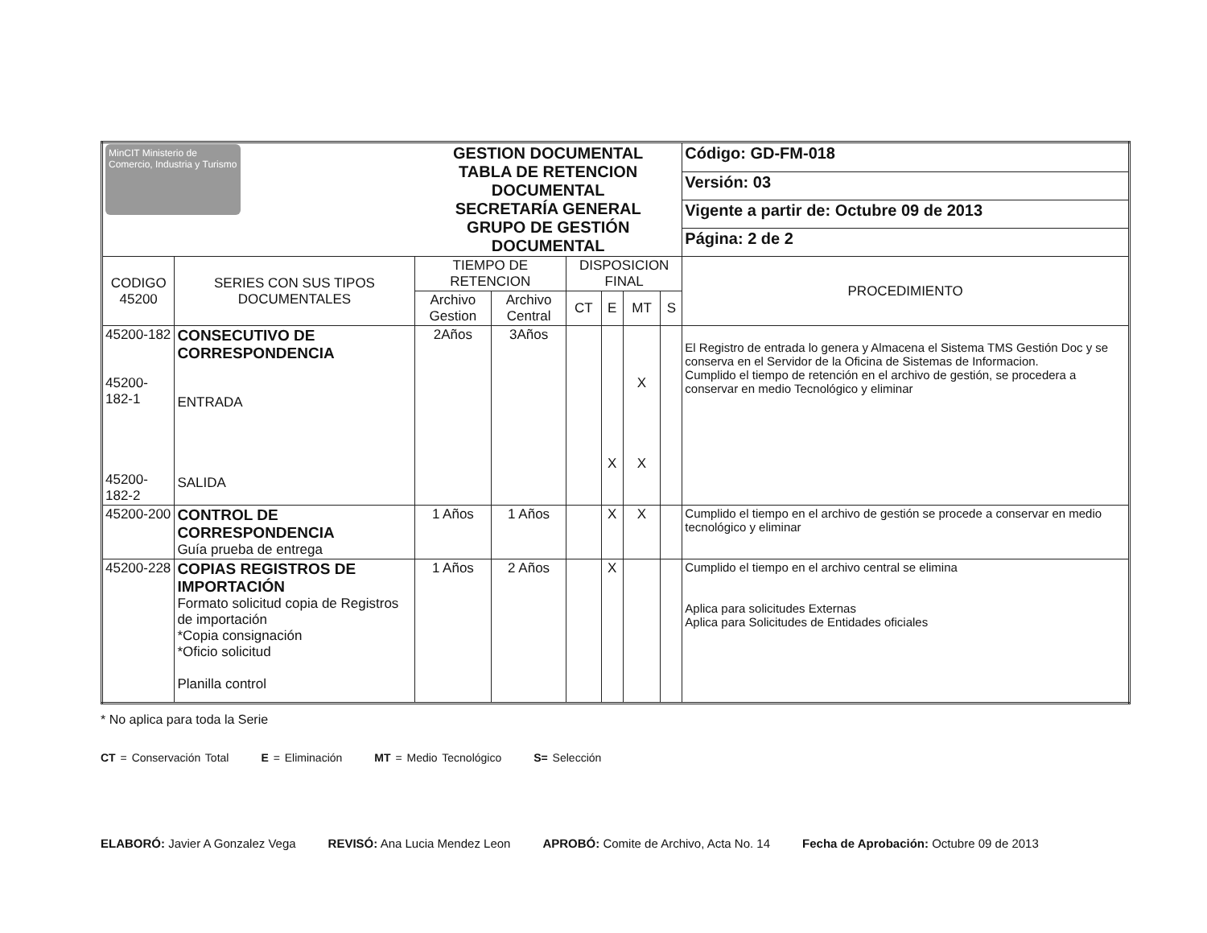| MinCIT Ministerio de Comercio, Industria y Turismo | | GESTION DOCUMENTAL TABLA DE RETENCION DOCUMENTAL SECRETARÍA GENERAL GRUPO DE GESTIÓN DOCUMENTAL | | | | | | Código: GD-FM-018 |
| | | | | | | | | Versión: 03 |
| | | | | | | | | Vigente a partir de: Octubre 09 de 2013 |
| | | | | | | | | Página: 2 de 2 |
| CODIGO 45200 | SERIES CON SUS TIPOS DOCUMENTALES | TIEMPO DE RETENCION | | DISPOSICION FINAL | | | | PROCEDIMIENTO |
| | | Archivo Gestion | Archivo Central | CT | E | MT | S | |
| 45200-182 45200-182-1 45200-182-2 | CONSECUTIVO DE CORRESPONDENCIA ENTRADA SALIDA | 2Años | 3Años | | X | X X | | El Registro de entrada lo genera y Almacena el Sistema TMS Gestión Doc y se conserva en el Servidor de la Oficina de Sistemas de Informacion. Cumplido el tiempo de retención en el archivo de gestión, se procedera a conservar en medio Tecnológico y eliminar |
| 45200-200 | CONTROL DE CORRESPONDENCIA Guía prueba de entrega | 1 Años | 1 Años | | X | X | | Cumplido el tiempo en el archivo de gestión se procede a conservar en medio tecnológico y eliminar |
| 45200-228 | COPIAS REGISTROS DE IMPORTACIÓN Formato solicitud copia de Registros de importación *Copia consignación *Oficio solicitud Planilla control | 1 Años | 2 Años | | X | | | Cumplido el tiempo en el archivo central se elimina Aplica para solicitudes Externas Aplica para Solicitudes de Entidades oficiales |
* No aplica para toda la Serie
CT = Conservación Total E = Eliminación MT = Medio Tecnológico S= Selección
ELABORÓ: Javier A Gonzalez Vega REVISÓ: Ana Lucia Mendez Leon APROBÓ: Comite de Archivo, Acta No. 14 Fecha de Aprobación: Octubre 09 de 2013